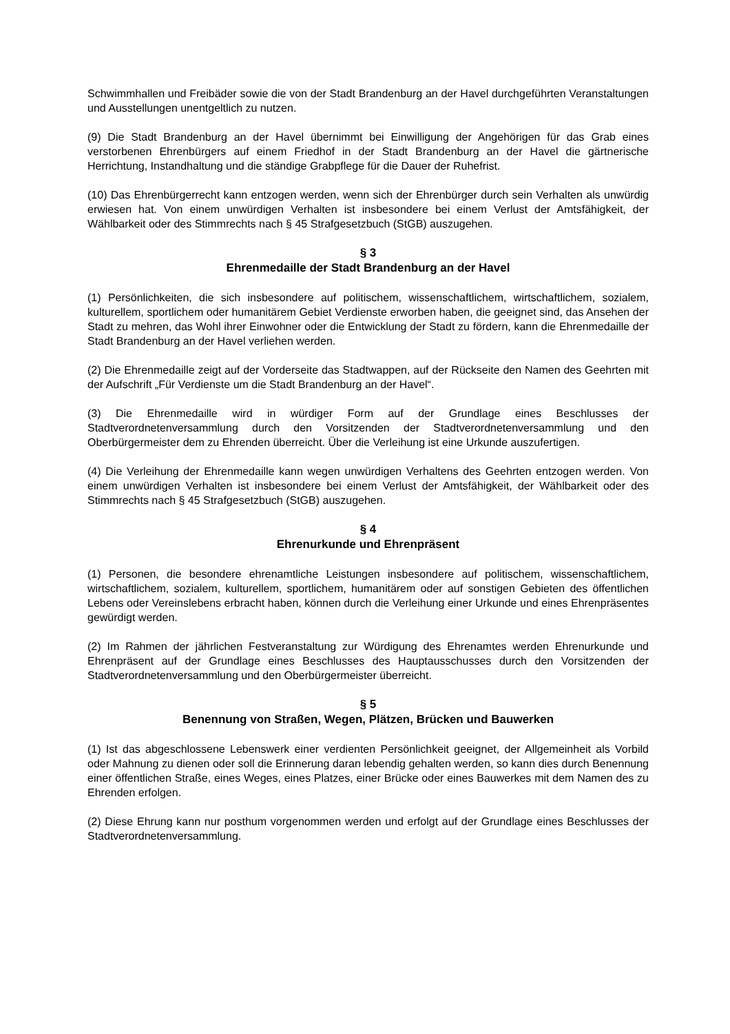Schwimmhallen und Freibäder sowie die von der Stadt Brandenburg an der Havel durchgeführten Veranstaltungen und Ausstellungen unentgeltlich zu nutzen.
(9) Die Stadt Brandenburg an der Havel übernimmt bei Einwilligung der Angehörigen für das Grab eines verstorbenen Ehrenbürgers auf einem Friedhof in der Stadt Brandenburg an der Havel die gärtnerische Herrichtung, Instandhaltung und die ständige Grabpflege für die Dauer der Ruhefrist.
(10) Das Ehrenbürgerrecht kann entzogen werden, wenn sich der Ehrenbürger durch sein Verhalten als unwürdig erwiesen hat. Von einem unwürdigen Verhalten ist insbesondere bei einem Verlust der Amtsfähigkeit, der Wählbarkeit oder des Stimmrechts nach § 45 Strafgesetzbuch (StGB) auszugehen.
§ 3
Ehrenmedaille der Stadt Brandenburg an der Havel
(1) Persönlichkeiten, die sich insbesondere auf politischem, wissenschaftlichem, wirtschaftlichem, sozialem, kulturellem, sportlichem oder humanitärem Gebiet Verdienste erworben haben, die geeignet sind, das Ansehen der Stadt zu mehren, das Wohl ihrer Einwohner oder die Entwicklung der Stadt zu fördern, kann die Ehrenmedaille der Stadt Brandenburg an der Havel verliehen werden.
(2) Die Ehrenmedaille zeigt auf der Vorderseite das Stadtwappen, auf der Rückseite den Namen des Geehrten mit der Aufschrift „Für Verdienste um die Stadt Brandenburg an der Havel“.
(3) Die Ehrenmedaille wird in würdiger Form auf der Grundlage eines Beschlusses der Stadtverordnetenversammlung durch den Vorsitzenden der Stadtverordnetenversammlung und den Oberbürgermeister dem zu Ehrenden überreicht. Über die Verleihung ist eine Urkunde auszufertigen.
(4) Die Verleihung der Ehrenmedaille kann wegen unwürdigen Verhaltens des Geehrten entzogen werden. Von einem unwürdigen Verhalten ist insbesondere bei einem Verlust der Amtsfähigkeit, der Wählbarkeit oder des Stimmrechts nach § 45 Strafgesetzbuch (StGB) auszugehen.
§ 4
Ehrenurkunde und Ehrenpräsent
(1) Personen, die besondere ehrenamtliche Leistungen insbesondere auf politischem, wissenschaftlichem, wirtschaftlichem, sozialem, kulturellem, sportlichem, humanitärem oder auf sonstigen Gebieten des öffentlichen Lebens oder Vereinslebens erbracht haben, können durch die Verleihung einer Urkunde und eines Ehrenpräsentes gewürdigt werden.
(2) Im Rahmen der jährlichen Festveranstaltung zur Würdigung des Ehrenamtes werden Ehrenurkunde und Ehrenpräsent auf der Grundlage eines Beschlusses des Hauptausschusses durch den Vorsitzenden der Stadtverordnetenversammlung und den Oberbürgermeister überreicht.
§ 5
Benennung von Straßen, Wegen, Plätzen, Brücken und Bauwerken
(1) Ist das abgeschlossene Lebenswerk einer verdienten Persönlichkeit geeignet, der Allgemeinheit als Vorbild oder Mahnung zu dienen oder soll die Erinnerung daran lebendig gehalten werden, so kann dies durch Benennung einer öffentlichen Straße, eines Weges, eines Platzes, einer Brücke oder eines Bauwerkes mit dem Namen des zu Ehrenden erfolgen.
(2) Diese Ehrung kann nur posthum vorgenommen werden und erfolgt auf der Grundlage eines Beschlusses der Stadtverordnetenversammlung.